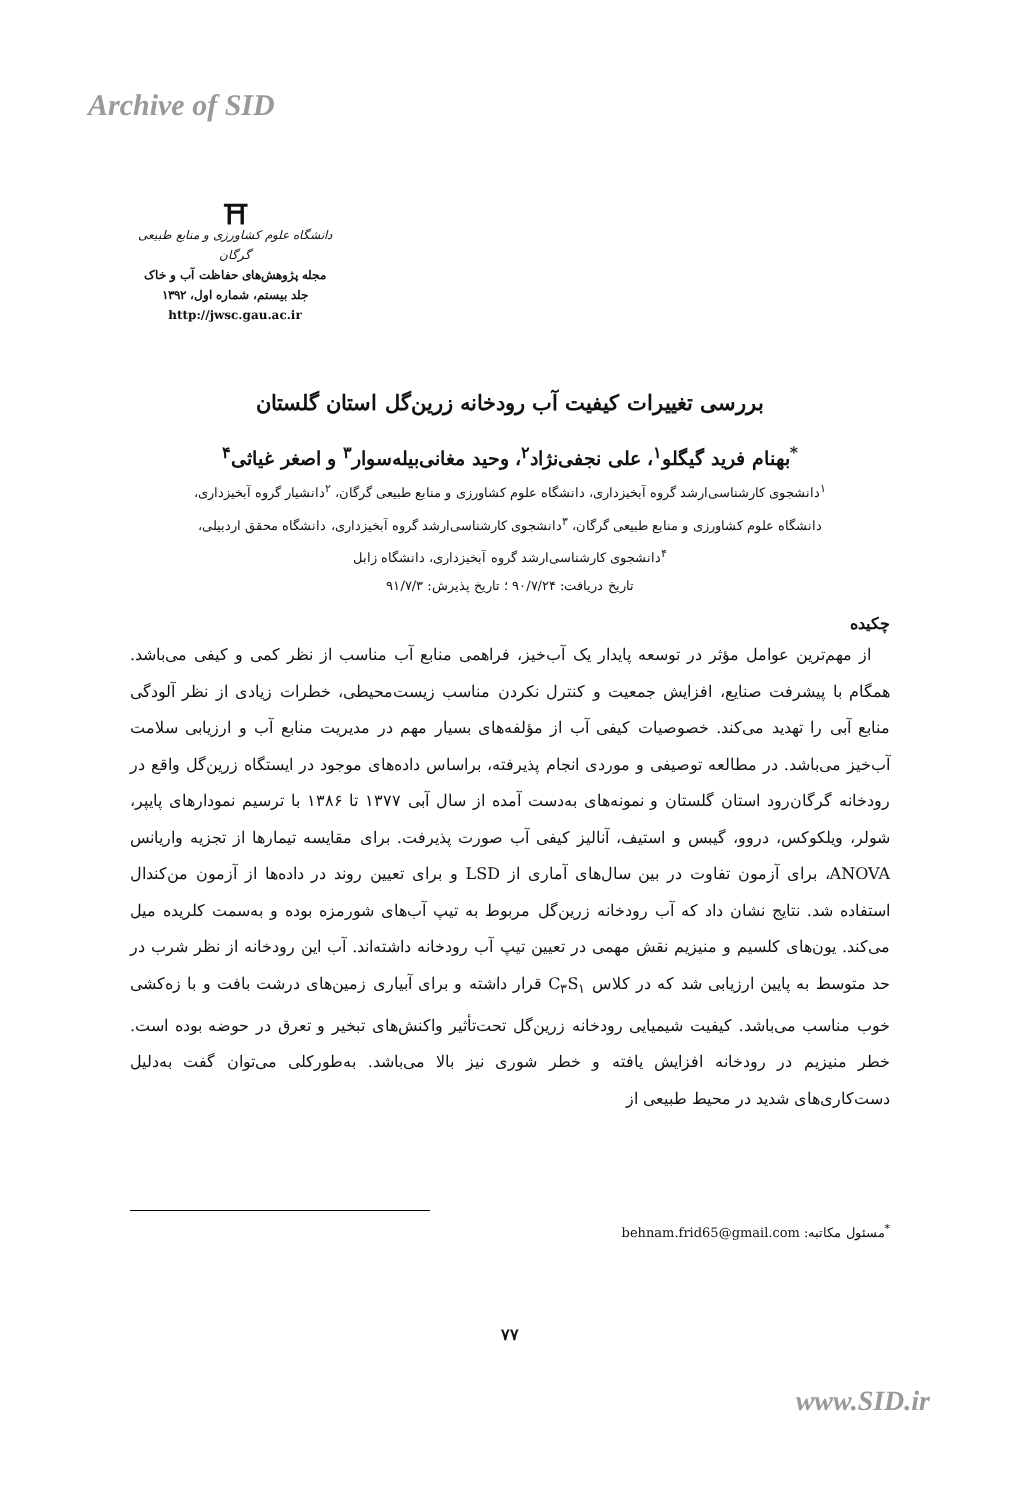Archive of SID
⛩
دانشگاه علوم کشاورزی و منابع طبیعی گرگان
مجله پژوهش‌های حفاظت آب و خاک
جلد بیستم، شماره اول، ۱۳۹۲
http://jwsc.gau.ac.ir
بررسی تغییرات کیفیت آب رودخانه زرین‌گل استان گلستان
<sup>*</sup> بهنام فرید گیگلو<sup>۱</sup>، علی نجفی‌نژاد<sup>۲</sup>، وحید مغانی‌بیله‌سوار<sup>۳</sup> و اصغر غیاثی<sup>۴</sup>
<sup>۱</sup> دانشجوی کارشناسی‌ارشد گروه آبخیزداری، دانشگاه علوم کشاورزی و منابع طبیعی گرگان، <sup>۲</sup>دانشیار گروه آبخیزداری،
دانشگاه علوم کشاورزی و منابع طبیعی گرگان، <sup>۳</sup>دانشجوی کارشناسی‌ارشد گروه آبخیزداری، دانشگاه محقق اردبیلی،
<sup>۴</sup> دانشجوی کارشناسی‌ارشد گروه آبخیزداری، دانشگاه زابل
تاریخ دریافت: ۹۰/۷/۲۴ ؛ تاریخ پذیرش: ۹۱/۷/۳
چکیده
از مهم‌ترین عوامل مؤثر در توسعه پایدار یک آب‌خیز، فراهمی منابع آب مناسب از نظر کمی و کیفی می‌باشد. همگام با پیشرفت صنایع، افزایش جمعیت و کنترل نکردن مناسب زیست‌محیطی، خطرات زیادی از نظر آلودگی منابع آبی را تهدید می‌کند. خصوصیات کیفی آب از مؤلفه‌های بسیار مهم در مدیریت منابع آب و ارزیابی سلامت آب‌خیز می‌باشد. در مطالعه توصیفی و موردی انجام پذیرفته، براساس داده‌های موجود در ایستگاه زرین‌گل واقع در رودخانه گرگان‌رود استان گلستان و نمونه‌های به‌دست آمده از سال آبی ۱۳۷۷ تا ۱۳۸۶ با ترسیم نمودارهای پایپر، شولر، ویلکوکس، دروو، گیبس و استیف، آنالیز کیفی آب صورت پذیرفت. برای مقایسه تیمارها از تجزیه واریانس ANOVA، برای آزمون تفاوت در بین سال‌های آماری از LSD و برای تعیین روند در داده‌ها از آزمون من‌کندال استفاده شد. نتایج نشان داد که آب رودخانه زرین‌گل مربوط به تیپ آب‌های شورمزه بوده و به‌سمت کلریده میل می‌کند. یون‌های کلسیم و منیزیم نقش مهمی در تعیین تیپ آب رودخانه داشته‌اند. آب این رودخانه از نظر شرب در حد متوسط به پایین ارزیابی شد که در کلاس C<sub>۳</sub>S<sub>۱</sub> قرار داشته و برای آبیاری زمین‌های درشت بافت و با زه‌کشی خوب مناسب می‌باشد. کیفیت شیمیایی رودخانه زرین‌گل تحت‌تأثیر واکنش‌های تبخیر و تعرق در حوضه بوده است. خطر منیزیم در رودخانه افزایش یافته و خطر شوری نیز بالا می‌باشد. به‌طورکلی می‌توان گفت به‌دلیل دست‌کاری‌های شدید در محیط طبیعی از
<sup>*</sup> مسئول مکاتبه: behnam.frid65@gmail.com
۷۷
www.SID.ir